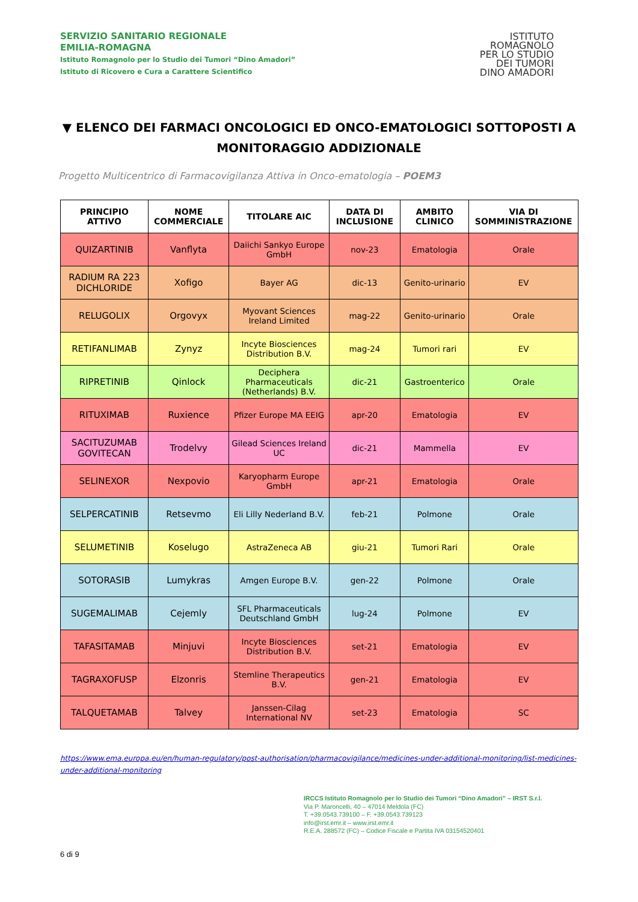SERVIZIO SANITARIO REGIONALE
EMILIA-ROMAGNA
Istituto Romagnolo per lo Studio dei Tumori “Dino Amadori”
Istituto di Ricovero e Cura a Carattere Scientifico
ISTITUTO
ROMAGNOLO
PER LO STUDIO
DEI TUMORI
DINO AMADORI
▼ ELENCO DEI FARMACI ONCOLOGICI ED ONCO-EMATOLOGICI SOTTOPOSTI A MONITORAGGIO ADDIZIONALE
Progetto Multicentrico di Farmacovigilanza Attiva in Onco-ematologia – POEM3
| PRINCIPIO ATTIVO | NOME COMMERCIALE | TITOLARE AIC | DATA DI INCLUSIONE | AMBITO CLINICO | VIA DI SOMMINISTRAZIONE |
| --- | --- | --- | --- | --- | --- |
| QUIZARTINIB | Vanflyta | Daiichi Sankyo Europe GmbH | nov-23 | Ematologia | Orale |
| RADIUM RA 223 DICHLORIDE | Xofigo | Bayer AG | dic-13 | Genito-urinario | EV |
| RELUGOLIX | Orgovyx | Myovant Sciences Ireland Limited | mag-22 | Genito-urinario | Orale |
| RETIFANLIMAB | Zynyz | Incyte Biosciences Distribution B.V. | mag-24 | Tumori rari | EV |
| RIPRETINIB | Qinlock | Deciphera Pharmaceuticals (Netherlands) B.V. | dic-21 | Gastroenterico | Orale |
| RITUXIMAB | Ruxience | Pfizer Europe MA EEIG | apr-20 | Ematologia | EV |
| SACITUZUMAB GOVITECAN | Trodelvy | Gilead Sciences Ireland UC | dic-21 | Mammella | EV |
| SELINEXOR | Nexpovio | Karyopharm Europe GmbH | apr-21 | Ematologia | Orale |
| SELPERCATINIB | Retsevmo | Eli Lilly Nederland B.V. | feb-21 | Polmone | Orale |
| SELUMETINIB | Koselugo | AstraZeneca AB | giu-21 | Tumori Rari | Orale |
| SOTORASIB | Lumykras | Amgen Europe B.V. | gen-22 | Polmone | Orale |
| SUGEMALIMAB | Cejemly | SFL Pharmaceuticals Deutschland GmbH | lug-24 | Polmone | EV |
| TAFASITAMAB | Minjuvi | Incyte Biosciences Distribution B.V. | set-21 | Ematologia | EV |
| TAGRAXOFUSP | Elzonris | Stemline Therapeutics B.V. | gen-21 | Ematologia | EV |
| TALQUETAMAB | Talvey | Janssen-Cilag International NV | set-23 | Ematologia | SC |
https://www.ema.europa.eu/en/human-regulatory/post-authorisation/pharmacovigilance/medicines-under-additional-monitoring/list-medicines-under-additional-monitoring
IRCCS Istituto Romagnolo per lo Studio dei Tumori “Dino Amadori” – IRST S.r.l.
Via P. Maroncelli, 40 – 47014 Meldola (FC)
T. +39.0543.739100 – F. +39.0543.739123
info@irst.emr.it – www.irst.emr.it
R.E.A. 288572 (FC) – Codice Fiscale e Partita IVA 03154520401
6 di 9